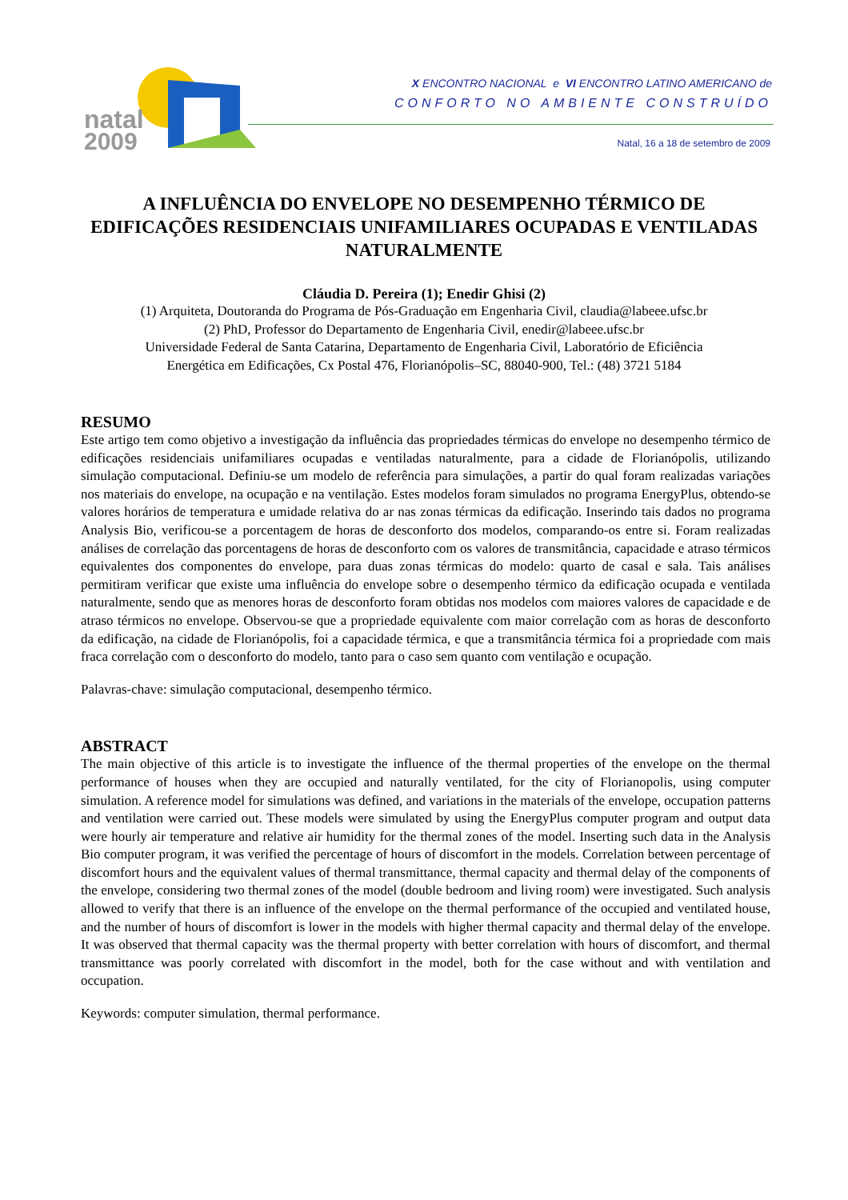natal
2009
X ENCONTRO NACIONAL e VI ENCONTRO LATINO AMERICANO de
CONFORTO NO AMBIENTE CONSTRUÍDO
Natal, 16 a 18 de setembro de 2009
A INFLUÊNCIA DO ENVELOPE NO DESEMPENHO TÉRMICO DE EDIFICAÇÕES RESIDENCIAIS UNIFAMILIARES OCUPADAS E VENTILADAS NATURALMENTE
Cláudia D. Pereira (1); Enedir Ghisi (2)
(1) Arquiteta, Doutoranda do Programa de Pós-Graduação em Engenharia Civil, claudia@labeee.ufsc.br
(2) PhD, Professor do Departamento de Engenharia Civil, enedir@labeee.ufsc.br
Universidade Federal de Santa Catarina, Departamento de Engenharia Civil, Laboratório de Eficiência
Energética em Edificações, Cx Postal 476, Florianópolis–SC, 88040-900, Tel.: (48) 3721 5184
RESUMO
Este artigo tem como objetivo a investigação da influência das propriedades térmicas do envelope no desempenho térmico de edificações residenciais unifamiliares ocupadas e ventiladas naturalmente, para a cidade de Florianópolis, utilizando simulação computacional. Definiu-se um modelo de referência para simulações, a partir do qual foram realizadas variações nos materiais do envelope, na ocupação e na ventilação. Estes modelos foram simulados no programa EnergyPlus, obtendo-se valores horários de temperatura e umidade relativa do ar nas zonas térmicas da edificação. Inserindo tais dados no programa Analysis Bio, verificou-se a porcentagem de horas de desconforto dos modelos, comparando-os entre si. Foram realizadas análises de correlação das porcentagens de horas de desconforto com os valores de transmitância, capacidade e atraso térmicos equivalentes dos componentes do envelope, para duas zonas térmicas do modelo: quarto de casal e sala. Tais análises permitiram verificar que existe uma influência do envelope sobre o desempenho térmico da edificação ocupada e ventilada naturalmente, sendo que as menores horas de desconforto foram obtidas nos modelos com maiores valores de capacidade e de atraso térmicos no envelope. Observou-se que a propriedade equivalente com maior correlação com as horas de desconforto da edificação, na cidade de Florianópolis, foi a capacidade térmica, e que a transmitância térmica foi a propriedade com mais fraca correlação com o desconforto do modelo, tanto para o caso sem quanto com ventilação e ocupação.
Palavras-chave: simulação computacional, desempenho térmico.
ABSTRACT
The main objective of this article is to investigate the influence of the thermal properties of the envelope on the thermal performance of houses when they are occupied and naturally ventilated, for the city of Florianopolis, using computer simulation. A reference model for simulations was defined, and variations in the materials of the envelope, occupation patterns and ventilation were carried out. These models were simulated by using the EnergyPlus computer program and output data were hourly air temperature and relative air humidity for the thermal zones of the model. Inserting such data in the Analysis Bio computer program, it was verified the percentage of hours of discomfort in the models. Correlation between percentage of discomfort hours and the equivalent values of thermal transmittance, thermal capacity and thermal delay of the components of the envelope, considering two thermal zones of the model (double bedroom and living room) were investigated. Such analysis allowed to verify that there is an influence of the envelope on the thermal performance of the occupied and ventilated house, and the number of hours of discomfort is lower in the models with higher thermal capacity and thermal delay of the envelope. It was observed that thermal capacity was the thermal property with better correlation with hours of discomfort, and thermal transmittance was poorly correlated with discomfort in the model, both for the case without and with ventilation and occupation.
Keywords: computer simulation, thermal performance.